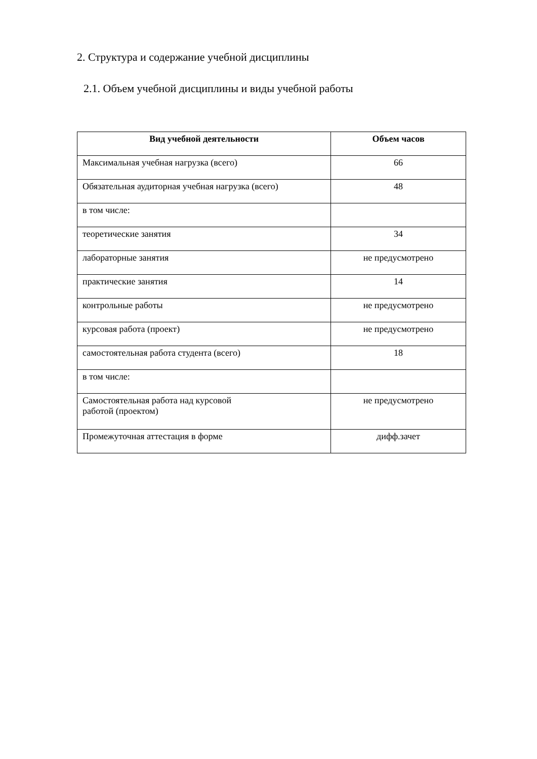2. Структура и содержание учебной дисциплины
2.1. Объем учебной дисциплины и виды учебной работы
| Вид учебной деятельности | Объем часов |
| --- | --- |
| Максимальная учебная нагрузка (всего) | 66 |
| Обязательная аудиторная учебная нагрузка (всего) | 48 |
| в том числе: | |
| теоретические занятия | 34 |
| лабораторные занятия | не предусмотрено |
| практические занятия | 14 |
| контрольные работы | не предусмотрено |
| курсовая работа (проект) | не предусмотрено |
| самостоятельная работа студента (всего) | 18 |
| в том числе: | |
| Самостоятельная работа над курсовой работой (проектом) | не предусмотрено |
| Промежуточная аттестация в форме | дифф.зачет |